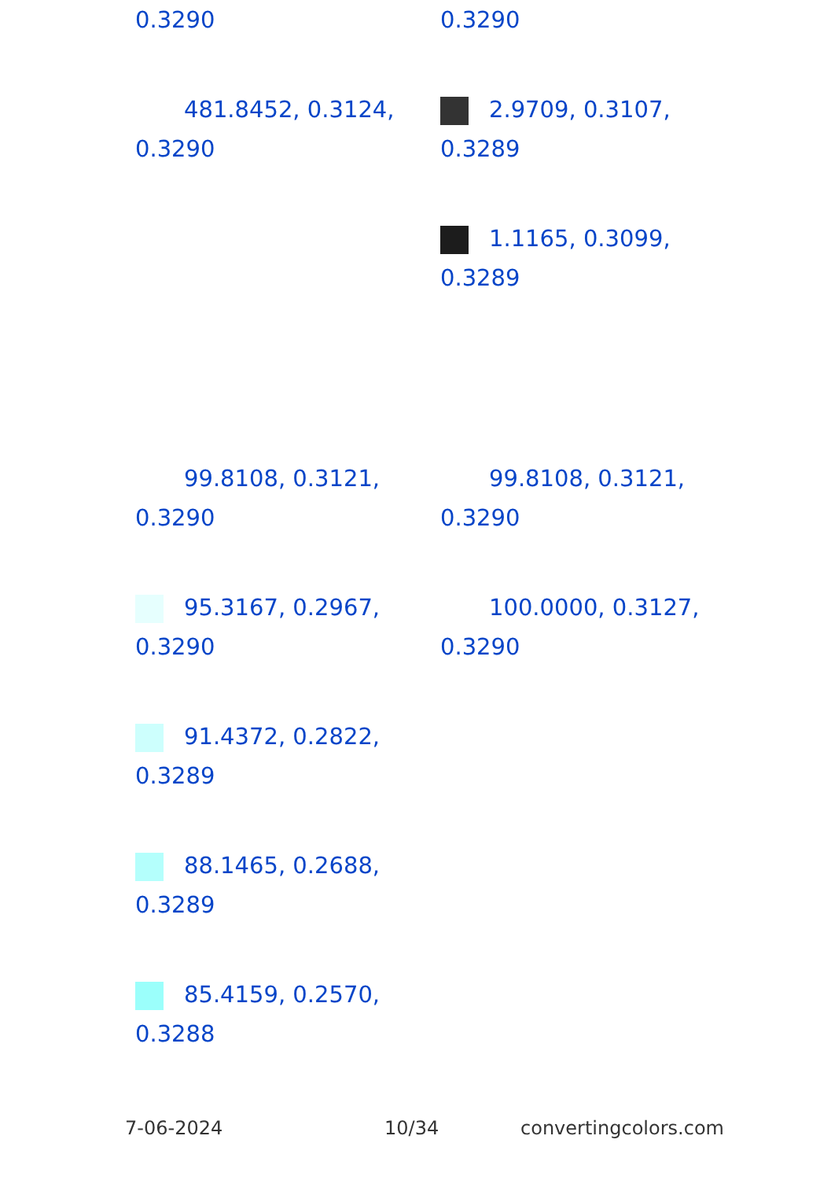0.3290 0.3290
481.8452, 0.3124, 0.3290
2.9709, 0.3107, 0.3289
1.1165, 0.3099, 0.3289
99.8108, 0.3121, 0.3290
99.8108, 0.3121, 0.3290
95.3167, 0.2967, 0.3290
100.0000, 0.3127, 0.3290
91.4372, 0.2822, 0.3289
88.1465, 0.2688, 0.3289
85.4159, 0.2570, 0.3288
7-06-2024 10/34 convertingcolors.com